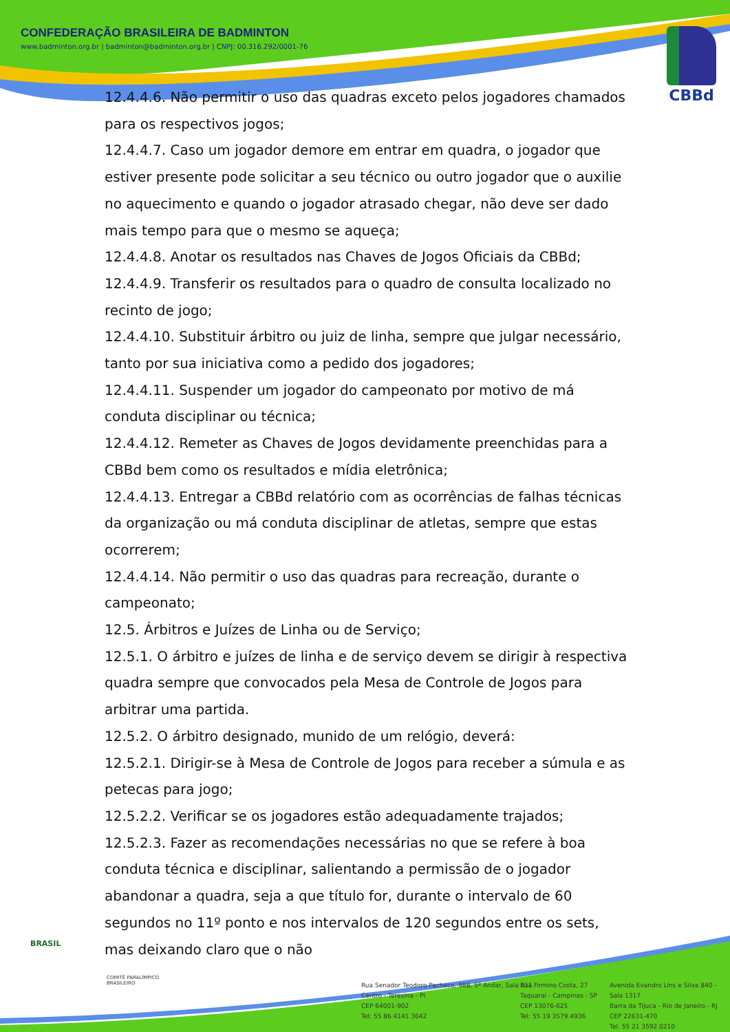CONFEDERAÇÃO BRASILEIRA DE BADMINTON
www.badminton.org.br | badminton@badminton.org.br | CNPJ: 00.316.292/0001-76
CBBd
12.4.4.6. Não permitir o uso das quadras exceto pelos jogadores chamados para os respectivos jogos;
12.4.4.7. Caso um jogador demore em entrar em quadra, o jogador que estiver presente pode solicitar a seu técnico ou outro jogador que o auxilie no aquecimento e quando o jogador atrasado chegar, não deve ser dado mais tempo para que o mesmo se aqueça;
12.4.4.8. Anotar os resultados nas Chaves de Jogos Oficiais da CBBd;
12.4.4.9. Transferir os resultados para o quadro de consulta localizado no recinto de jogo;
12.4.4.10. Substituir árbitro ou juiz de linha, sempre que julgar necessário, tanto por sua iniciativa como a pedido dos jogadores;
12.4.4.11. Suspender um jogador do campeonato por motivo de má conduta disciplinar ou técnica;
12.4.4.12. Remeter as Chaves de Jogos devidamente preenchidas para a CBBd bem como os resultados e mídia eletrônica;
12.4.4.13. Entregar a CBBd relatório com as ocorrências de falhas técnicas da organização ou má conduta disciplinar de atletas, sempre que estas ocorrerem;
12.4.4.14. Não permitir o uso das quadras para recreação, durante o campeonato;
12.5. Árbitros e Juízes de Linha ou de Serviço;
12.5.1. O árbitro e juízes de linha e de serviço devem se dirigir à respectiva quadra sempre que convocados pela Mesa de Controle de Jogos para arbitrar uma partida.
12.5.2. O árbitro designado, munido de um relógio, deverá:
12.5.2.1. Dirigir-se à Mesa de Controle de Jogos para receber a súmula e as petecas para jogo;
12.5.2.2. Verificar se os jogadores estão adequadamente trajados;
12.5.2.3. Fazer as recomendações necessárias no que se refere à boa conduta técnica e disciplinar, salientando a permissão de o jogador abandonar a quadra, seja a que título for, durante o intervalo de 60 segundos no 11º ponto e nos intervalos de 120 segundos entre os sets, mas deixando claro que o não
BRASIL
COMITÊ PARALÍMPICO
BRASILEIRO
Rua Senador Teodoro Pacheco, 988, 5º Andar, Sala 511
Centro - Teresina - PI
CEP 64001-902
Tel: 55 86 4141.3642
Rua Firmino Costa, 27
Taquaral - Campinas - SP
CEP 13076-625
Tel: 55 19 3579.4936
Avenida Evandro Lins e Silva 840 - Sala 1317
Barra da Tijuca - Rio de Janeiro - RJ
CEP 22631-470
Tel. 55 21 3592.0210